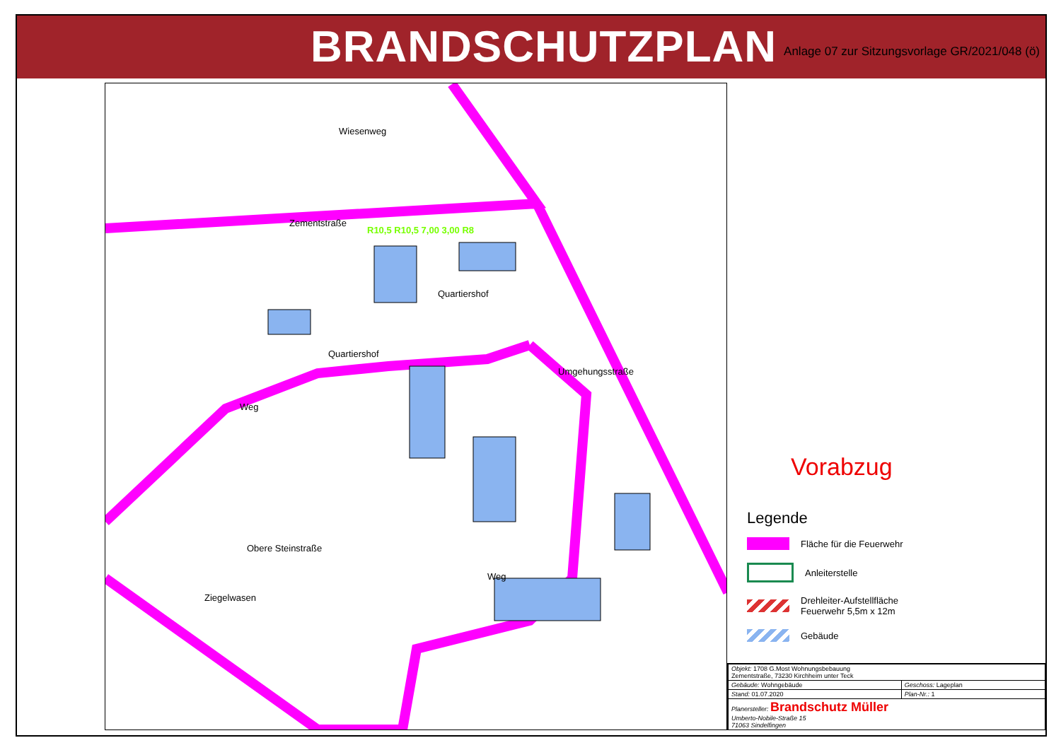BRANDSCHUTZPLAN
Anlage 07 zur Sitzungsvorlage GR/2021/048 (ö)
Zementstraße
Wiesenweg
Quartiershof
Quartiershof
Umgehungsstraße
Weg
Obere Steinstraße
Ziegelwasen
Weg
R10,5 R10,5 7,00 3,00 R8
Vorabzug
Legende
Fläche für die Feuerwehr
Anleiterstelle
Drehleiter-Aufstellfläche
Feuerwehr 5,5m x 12m
Gebäude
| Objekt: 1708 G.Most Wohnungsbebauung Zementstraße, 73230 Kirchheim unter Teck | |
| Gebäude: Wohngebäude | Geschoss: Lageplan |
| Stand: 01.07.2020 | Plan-Nr.: 1 |
| Planersteller: Brandschutz Müller Umberto-Nobile-Straße 15 71063 Sindelfingen | |